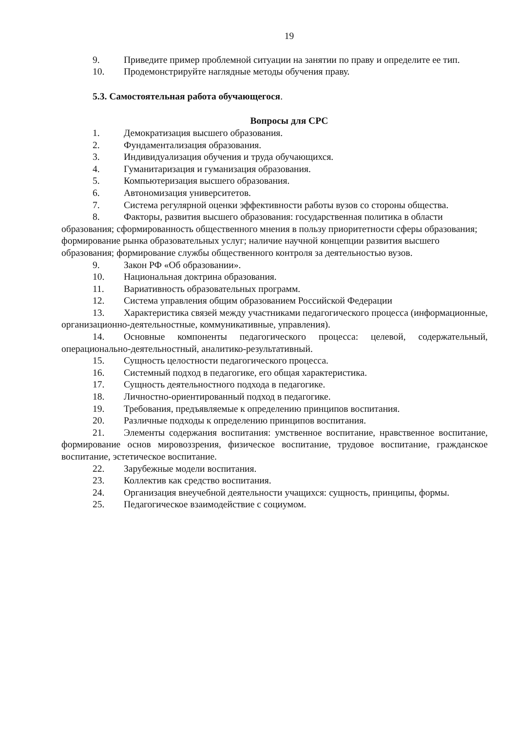19
9. Приведите пример проблемной ситуации на занятии по праву и определите ее тип.
10. Продемонстрируйте наглядные методы обучения праву.
5.3. Самостоятельная работа обучающегося.
Вопросы для СРС
1. Демократизация высшего образования.
2. Фундаментализация образования.
3. Индивидуализация обучения и труда обучающихся.
4. Гуманитаризация и гуманизация образования.
5. Компьютеризация высшего образования.
6. Автономизация университетов.
7. Система регулярной оценки эффективности работы вузов со стороны общества.
8. Факторы, развития высшего образования: государственная политика в области образования; сформированность общественного мнения в пользу приоритетности сферы образования; формирование рынка образовательных услуг; наличие научной концепции развития высшего образования; формирование службы общественного контроля за деятельностью вузов.
9. Закон РФ «Об образовании».
10. Национальная доктрина образования.
11. Вариативность образовательных программ.
12. Система управления общим образованием Российской Федерации
13. Характеристика связей между участниками педагогического процесса (информационные, организационно-деятельностные, коммуникативные, управления).
14. Основные компоненты педагогического процесса: целевой, содержательный, операционально-деятельностный, аналитико-результативный.
15. Сущность целостности педагогического процесса.
16. Системный подход в педагогике, его общая характеристика.
17. Сущность деятельностного подхода в педагогике.
18. Личностно-ориентированный подход в педагогике.
19. Требования, предъявляемые к определению принципов воспитания.
20. Различные подходы к определению принципов воспитания.
21. Элементы содержания воспитания: умственное воспитание, нравственное воспитание, формирование основ мировоззрения, физическое воспитание, трудовое воспитание, гражданское воспитание, эстетическое воспитание.
22. Зарубежные модели воспитания.
23. Коллектив как средство воспитания.
24. Организация внеучебной деятельности учащихся: сущность, принципы, формы.
25. Педагогическое взаимодействие с социумом.